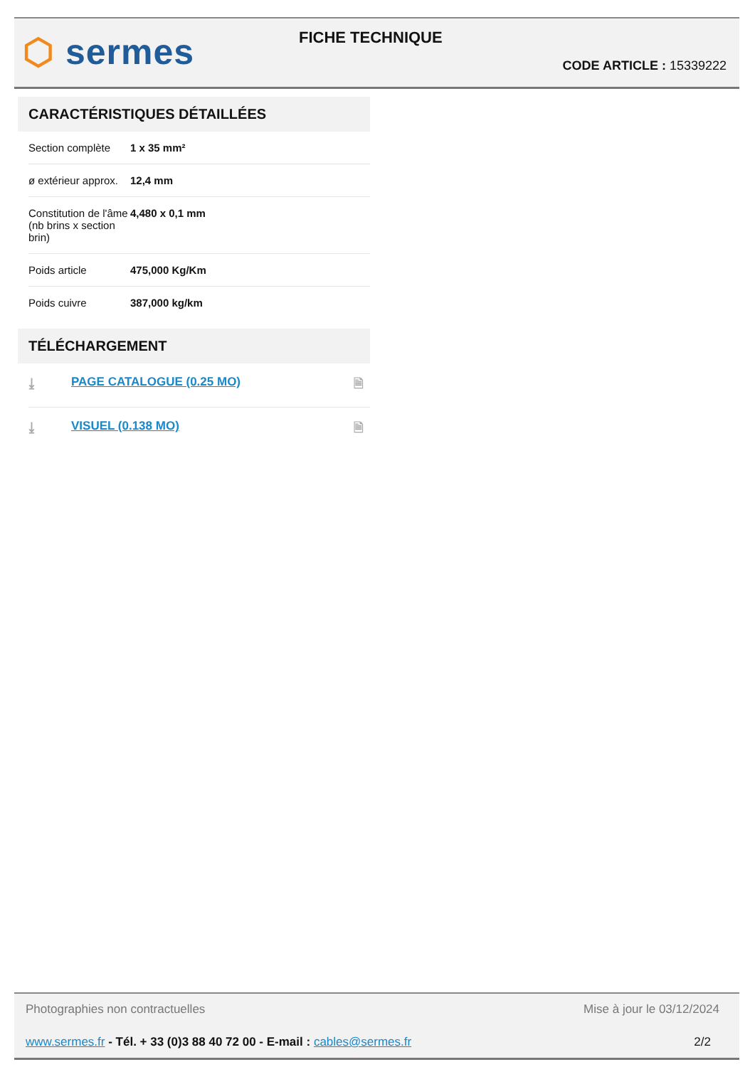⬡ sermes FICHE TECHNIQUE
CODE ARTICLE : 15339222
CARACTÉRISTIQUES DÉTAILLÉES
| Section complète | 1 x 35 mm² |
| ø extérieur approx. | 12,4 mm |
| Constitution de l'âme (nb brins x section brin) | 4,480 x 0,1 mm |
| Poids article | 475,000 Kg/Km |
| Poids cuivre | 387,000 kg/km |
TÉLÉCHARGEMENT
| ⤓ | PAGE CATALOGUE (0.25 MO) | 🗎 |
| ⤓ | VISUEL (0.138 MO) | 🗎 |
Photographies non contractuelles
Mise à jour le 03/12/2024
www.sermes.fr - Tél. + 33 (0)3 88 40 72 00 - E-mail : cables@sermes.fr
2/2